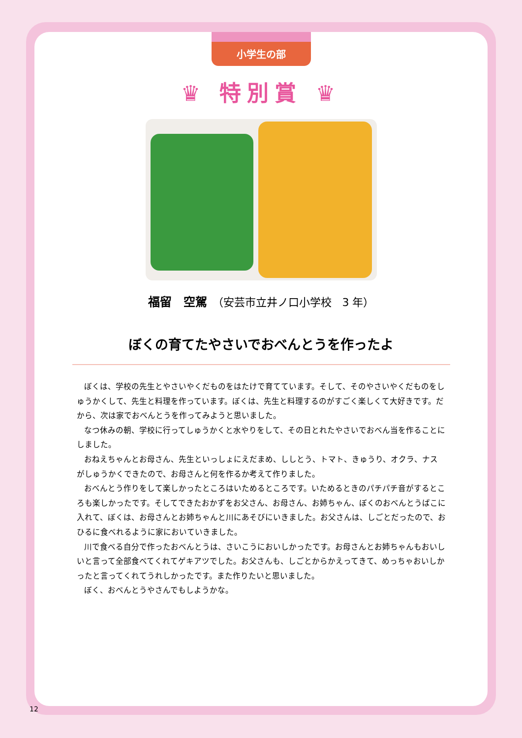小学生の部
♛ 特別賞 ♛
福留　空駕　（安芸市立井ノ口小学校　3 年）
ぼくの育てたやさいでおべんとうを作ったよ
ぼくは、学校の先生とやさいやくだものをはたけで育てています。そして、そのやさいやくだものをしゅうかくして、先生と料理を作っています。ぼくは、先生と料理するのがすごく楽しくて大好きです。だから、次は家でおべんとうを作ってみようと思いました。
なつ休みの朝、学校に行ってしゅうかくと水やりをして、その日とれたやさいでおべん当を作ることにしました。
おねえちゃんとお母さん、先生といっしょにえだまめ、ししとう、トマト、きゅうり、オクラ、ナスがしゅうかくできたので、お母さんと何を作るか考えて作りました。
おべんとう作りをして楽しかったところはいためるところです。いためるときのパチパチ音がするところも楽しかったです。そしてできたおかずをお父さん、お母さん、お姉ちゃん、ぼくのおべんとうばこに入れて、ぼくは、お母さんとお姉ちゃんと川にあそびにいきました。お父さんは、しごとだったので、おひるに食べれるように家においていきました。
川で食べる自分で作ったおべんとうは、さいこうにおいしかったです。お母さんとお姉ちゃんもおいしいと言って全部食べてくれてゲキアツでした。お父さんも、しごとからかえってきて、めっちゃおいしかったと言ってくれてうれしかったです。また作りたいと思いました。
ぼく、おべんとうやさんでもしようかな。
12